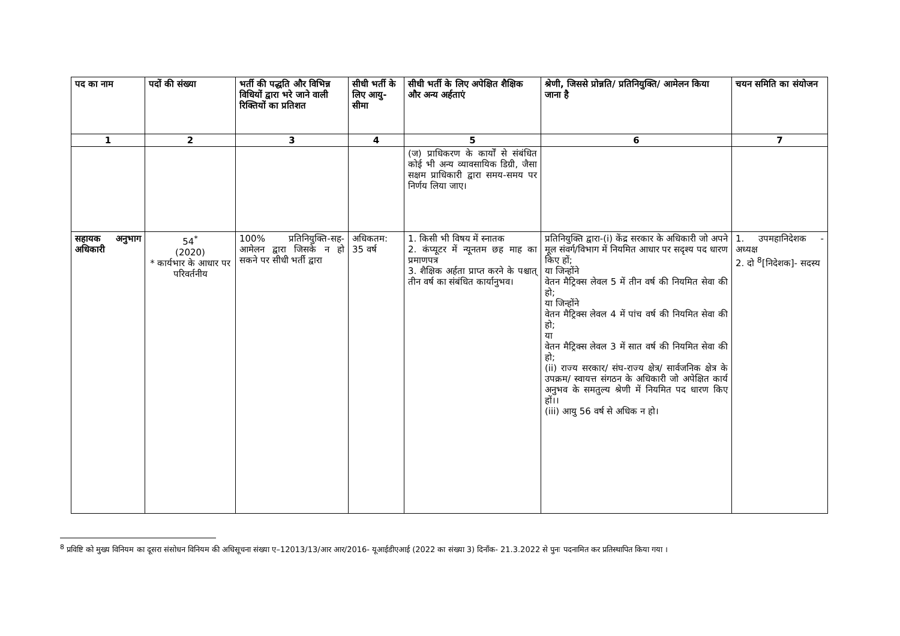| पद का नाम | पदों की संख्या | भर्ती की पद्धति और विभिन्न विधियों द्वारा भरे जाने वाली रिक्तियों का प्रतिशत | सीधी भर्ती के लिए आयु-सीमा | सीधी भर्ती के लिए अपेक्षित शैक्षिक और अन्य अर्हताएं | श्रेणी, जिससे प्रोन्नति/ प्रतिनियुक्ति/ आमेलन किया जाना है | चयन समिति का संयोजन |
| --- | --- | --- | --- | --- | --- | --- |
| 1 | 2 | 3 | 4 | 5 | 6 | 7 |
| | | | | (ज) प्राधिकरण के कार्यों से संबंधित कोई भी अन्य व्यावसायिक डिग्री, जैसा सक्षम प्राधिकारी द्वारा समय-समय पर निर्णय लिया जाए। | | |
| सहायक अनुभाग अधिकारी | 54<sup>*</sup> (2020) * कार्यभार के आधार पर परिवर्तनीय | 100% प्रतिनियुक्ति-सह-आमेलन द्वारा जिसके न हो सकने पर सीधी भर्ती द्वारा | अधिकतम: 35 वर्ष | 1. किसी भी विषय में स्नातक 2. कंप्यूटर में न्यूनतम छह माह का प्रमाणपत्र 3. शैक्षिक अर्हता प्राप्त करने के पश्चात् तीन वर्ष का संबंधित कार्यानुभव। | प्रतिनियुक्ति द्वारा-(i) केंद्र सरकार के अधिकारी जो अपने मूल संवर्ग/विभाग में नियमित आधार पर सदृश्य पद धारण किए हों; या जिन्होंने वेतन मैट्रिक्स लेवल 5 में तीन वर्ष की नियमित सेवा की हो; या जिन्होंने वेतन मैट्रिक्स लेवल 4 में पांच वर्ष की नियमित सेवा की हो; या वेतन मैट्रिक्स लेवल 3 में सात वर्ष की नियमित सेवा की हो; (ii) राज्य सरकार/ संघ-राज्य क्षेत्र/ सार्वजनिक क्षेत्र के उपक्रम/ स्वायत्त संगठन के अधिकारी जो अपेक्षित कार्य अनुभव के समतुल्य श्रेणी में नियमित पद धारण किए हों।। (iii) आयु 56 वर्ष से अधिक न हो। | 1. उपमहानिदेशक - अध्यक्ष 2. दो <sup>8</sup>[निदेशक]- सदस्य |
<sup>8</sup> प्रविष्टि को मुख्य विनियम का दूसरा संसोधन विनियम की अधिसूचना संख्या ए–12013/13/आर आर/2016- यूआईडीएआई (2022 का संख्या 3) दिनाँक- 21.3.2022 से पुनः पदनामित कर प्रतिस्थापित किया गया ।